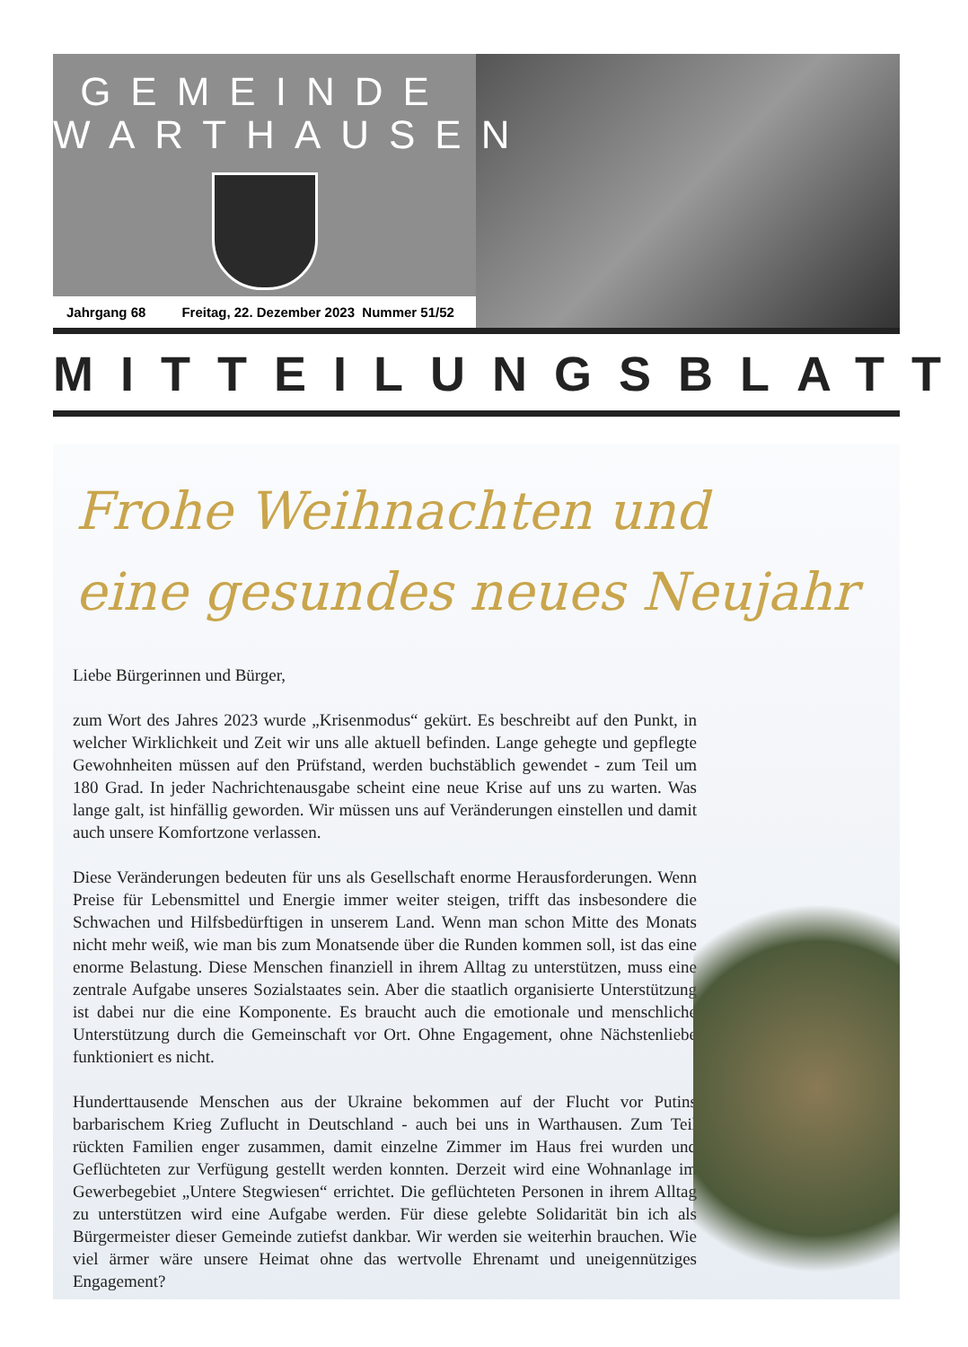GEMEINDE
WARTHAUSEN
Jahrgang 68 Freitag, 22. Dezember 2023 Nummer 51/52
MITTEILUNGSBLATT
Frohe Weihnachten und
eine gesundes neues Neujahr
Liebe Bürgerinnen und Bürger,
zum Wort des Jahres 2023 wurde „Krisenmodus“ gekürt. Es beschreibt auf den Punkt, in welcher Wirklichkeit und Zeit wir uns alle aktuell befinden. Lange gehegte und gepflegte Gewohnheiten müssen auf den Prüfstand, werden buchstäblich gewendet - zum Teil um 180 Grad. In jeder Nachrichtenausgabe scheint eine neue Krise auf uns zu warten. Was lange galt, ist hinfällig geworden. Wir müssen uns auf Veränderungen einstellen und damit auch unsere Komfortzone verlassen.
Diese Veränderungen bedeuten für uns als Gesellschaft enorme Herausforderungen. Wenn Preise für Lebensmittel und Energie immer weiter steigen, trifft das insbesondere die Schwachen und Hilfsbedürftigen in unserem Land. Wenn man schon Mitte des Monats nicht mehr weiß, wie man bis zum Monatsende über die Runden kommen soll, ist das eine enorme Belastung. Diese Menschen finanziell in ihrem Alltag zu unterstützen, muss eine zentrale Aufgabe unseres Sozialstaates sein. Aber die staatlich organisierte Unterstützung ist dabei nur die eine Komponente. Es braucht auch die emotionale und menschliche Unterstützung durch die Gemeinschaft vor Ort. Ohne Engagement, ohne Nächstenliebe funktioniert es nicht.
Hunderttausende Menschen aus der Ukraine bekommen auf der Flucht vor Putins barbarischem Krieg Zuflucht in Deutschland - auch bei uns in Warthausen. Zum Teil rückten Familien enger zusammen, damit einzelne Zimmer im Haus frei wurden und Geflüchteten zur Verfügung gestellt werden konnten. Derzeit wird eine Wohnanlage im Gewerbegebiet „Untere Stegwiesen“ errichtet. Die geflüchteten Personen in ihrem Alltag zu unterstützen wird eine Aufgabe werden. Für diese gelebte Solidarität bin ich als Bürgermeister dieser Gemeinde zutiefst dankbar. Wir werden sie weiterhin brauchen. Wie viel ärmer wäre unsere Heimat ohne das wertvolle Ehrenamt und uneigennütziges Engagement?